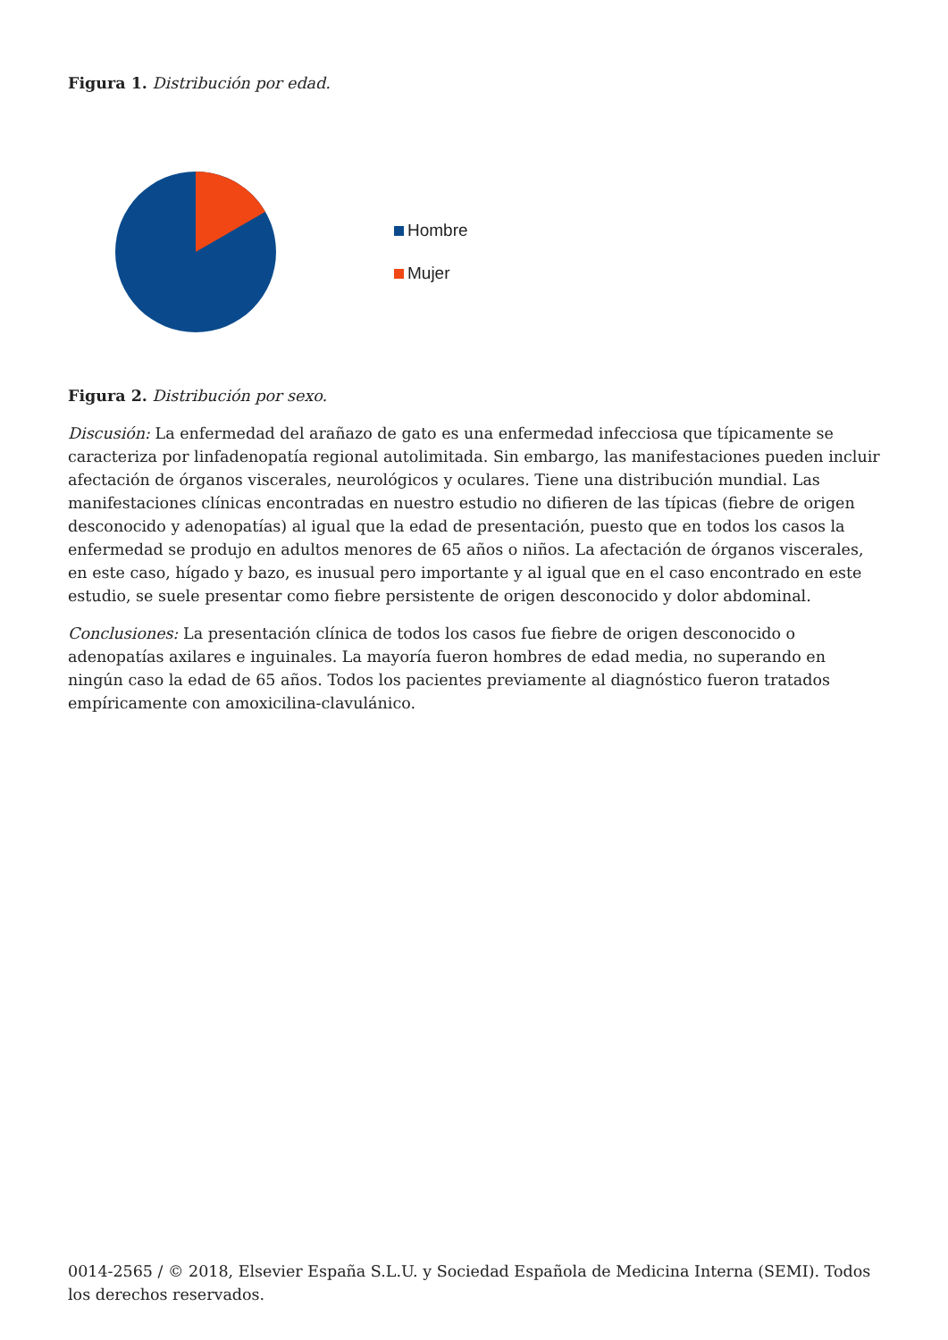Figura 1. Distribución por edad.
Hombre
Mujer
Figura 2. Distribución por sexo.
Discusión: La enfermedad del arañazo de gato es una enfermedad infecciosa que típicamente se caracteriza por linfadenopatía regional autolimitada. Sin embargo, las manifestaciones pueden incluir afectación de órganos viscerales, neurológicos y oculares. Tiene una distribución mundial. Las manifestaciones clínicas encontradas en nuestro estudio no difieren de las típicas (fiebre de origen desconocido y adenopatías) al igual que la edad de presentación, puesto que en todos los casos la enfermedad se produjo en adultos menores de 65 años o niños. La afectación de órganos viscerales, en este caso, hígado y bazo, es inusual pero importante y al igual que en el caso encontrado en este estudio, se suele presentar como fiebre persistente de origen desconocido y dolor abdominal.
Conclusiones: La presentación clínica de todos los casos fue fiebre de origen desconocido o adenopatías axilares e inguinales. La mayoría fueron hombres de edad media, no superando en ningún caso la edad de 65 años. Todos los pacientes previamente al diagnóstico fueron tratados empíricamente con amoxicilina-clavulánico.
0014-2565 / © 2018, Elsevier España S.L.U. y Sociedad Española de Medicina Interna (SEMI). Todos los derechos reservados.